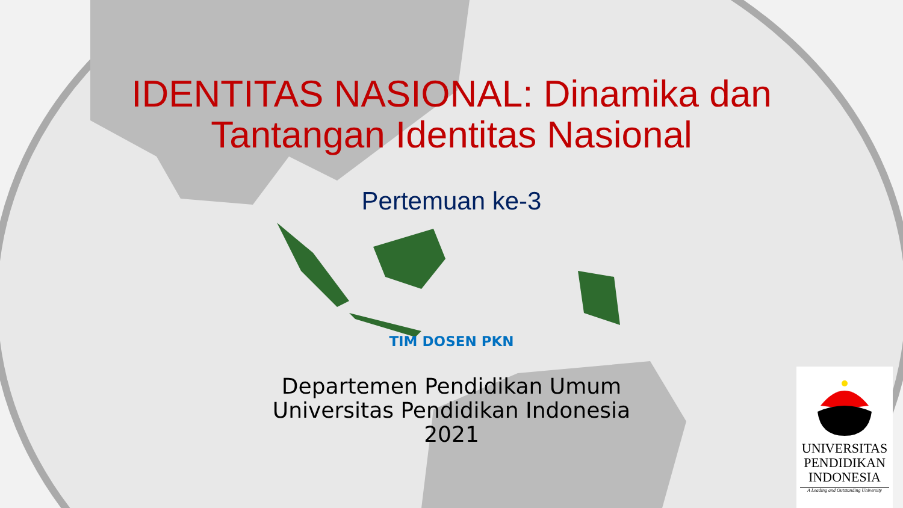IDENTITAS NASIONAL: Dinamika dan
Tantangan Identitas Nasional
Pertemuan ke-3
TIM DOSEN PKN
Departemen Pendidikan Umum
Universitas Pendidikan Indonesia
2021
UNIVERSITAS
PENDIDIKAN
INDONESIA
A Leading and Outstanding University